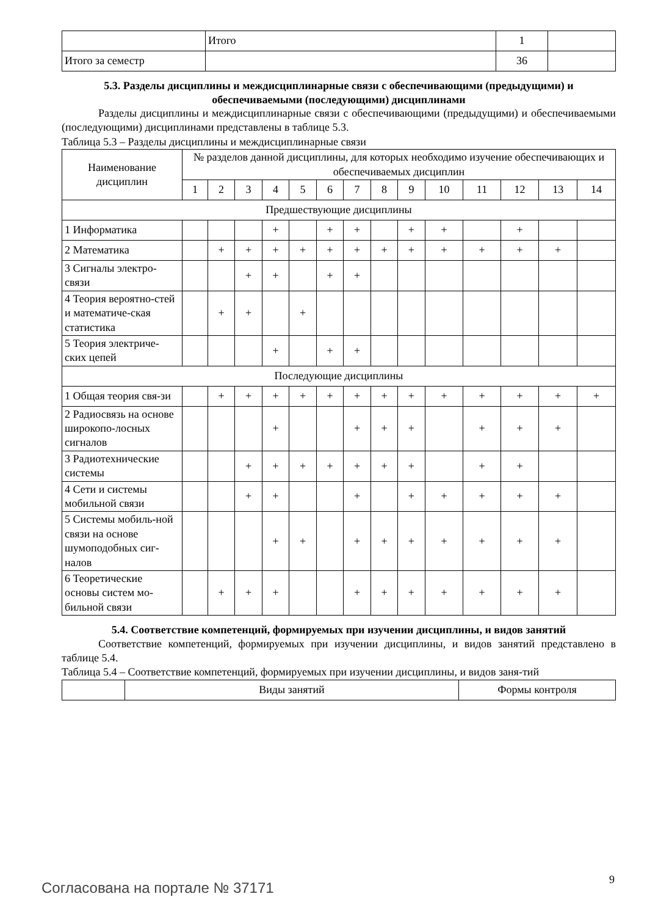| | Итого | 1 | |
| Итого за семестр | | 36 | |
5.3. Разделы дисциплины и междисциплинарные связи с обеспечивающими (предыдущими) и обеспечиваемыми (последующими) дисциплинами
Разделы дисциплины и междисциплинарные связи с обеспечивающими (предыдущими) и обеспечиваемыми (последующими) дисциплинами представлены в таблице 5.3.
Таблица 5.3 – Разделы дисциплины и междисциплинарные связи
| Наименование дисциплин | № разделов данной дисциплины, для которых необходимо изучение обеспечивающих и обеспечиваемых дисциплин | | | | | | | | | | | | | |
| | 1 | 2 | 3 | 4 | 5 | 6 | 7 | 8 | 9 | 10 | 11 | 12 | 13 | 14 |
| Предшествующие дисциплины | | | | | | | | | | | | | | |
| 1 Информатика | | | | + | | + | + | | + | + | | + | | |
| 2 Математика | | + | + | + | + | + | + | + | + | + | + | + | + | |
| 3 Сигналы электро-связи | | | + | + | | + | + | | | | | | | |
| 4 Теория вероятно-стей и математиче-ская статистика | | + | + | | + | | | | | | | | | |
| 5 Теория электриче-ских цепей | | | | + | | + | + | | | | | | | |
| Последующие дисциплины | | | | | | | | | | | | | | |
| 1 Общая теория свя-зи | | + | + | + | + | + | + | + | + | + | + | + | + | + |
| 2 Радиосвязь на основе широкопо-лосных сигналов | | | | + | | | + | + | + | | + | + | + | |
| 3 Радиотехнические системы | | | + | + | + | + | + | + | + | | + | + | | |
| 4 Сети и системы мобильной связи | | | + | + | | | + | | + | + | + | + | + | |
| 5 Системы мобиль-ной связи на основе шумоподобных сиг-налов | | | | + | + | | + | + | + | + | + | + | + | |
| 6 Теоретические основы систем мо-бильной связи | | + | + | + | | | + | + | + | + | + | + | + | |
5.4. Соответствие компетенций, формируемых при изучении дисциплины, и видов занятий
Соответствие компетенций, формируемых при изучении дисциплины, и видов занятий представлено в таблице 5.4.
Таблица 5.4 – Соответствие компетенций, формируемых при изучении дисциплины, и видов заня-тий
| | Виды занятий | Формы контроля |
Согласована на портале № 37171 9